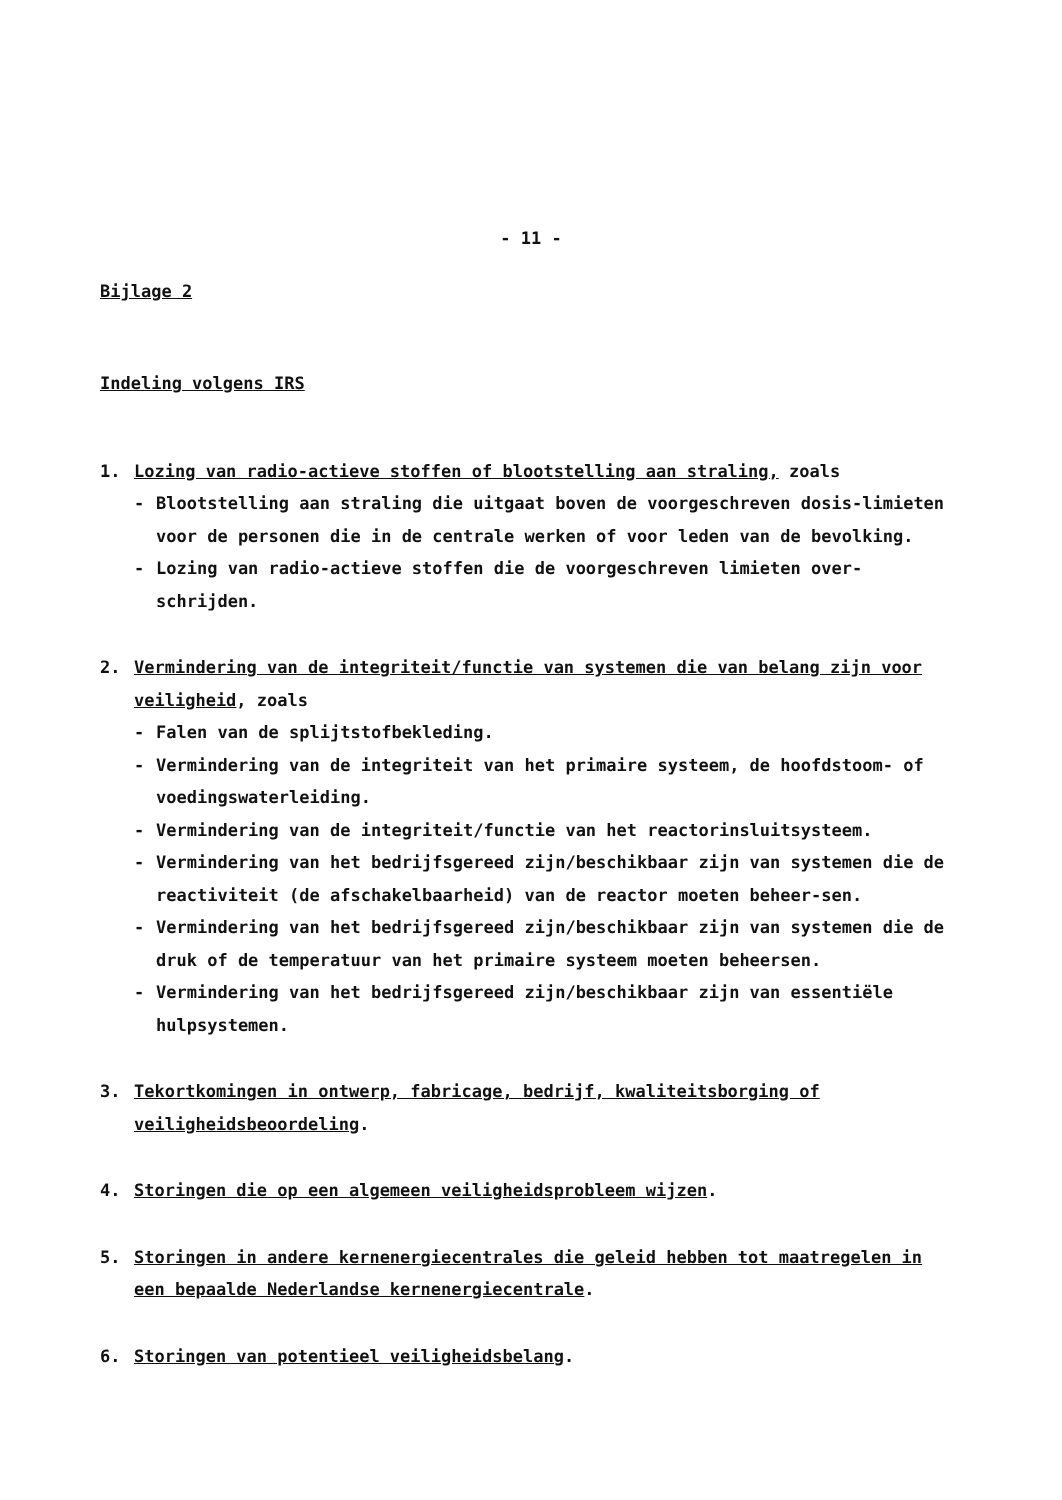- 11 -
Bijlage 2
Indeling volgens IRS
1. Lozing van radio-actieve stoffen of blootstelling aan straling, zoals
- Blootstelling aan straling die uitgaat boven de voorgeschreven dosis-limieten voor de personen die in de centrale werken of voor leden van de bevolking.
- Lozing van radio-actieve stoffen die de voorgeschreven limieten over-schrijden.
2. Vermindering van de integriteit/functie van systemen die van belang zijn voor veiligheid, zoals
- Falen van de splijtstofbekleding.
- Vermindering van de integriteit van het primaire systeem, de hoofdstoom- of voedingswaterleiding.
- Vermindering van de integriteit/functie van het reactorinsluitsysteem.
- Vermindering van het bedrijfsgereed zijn/beschikbaar zijn van systemen die de reactiviteit (de afschakelbaarheid) van de reactor moeten beheer-sen.
- Vermindering van het bedrijfsgereed zijn/beschikbaar zijn van systemen die de druk of de temperatuur van het primaire systeem moeten beheersen.
- Vermindering van het bedrijfsgereed zijn/beschikbaar zijn van essentiële hulpsystemen.
3. Tekortkomingen in ontwerp, fabricage, bedrijf, kwaliteitsborging of veiligheidsbeoordeling.
4. Storingen die op een algemeen veiligheidsprobleem wijzen.
5. Storingen in andere kernenergiecentrales die geleid hebben tot maatregelen in een bepaalde Nederlandse kernenergiecentrale.
6. Storingen van potentieel veiligheidsbelang.